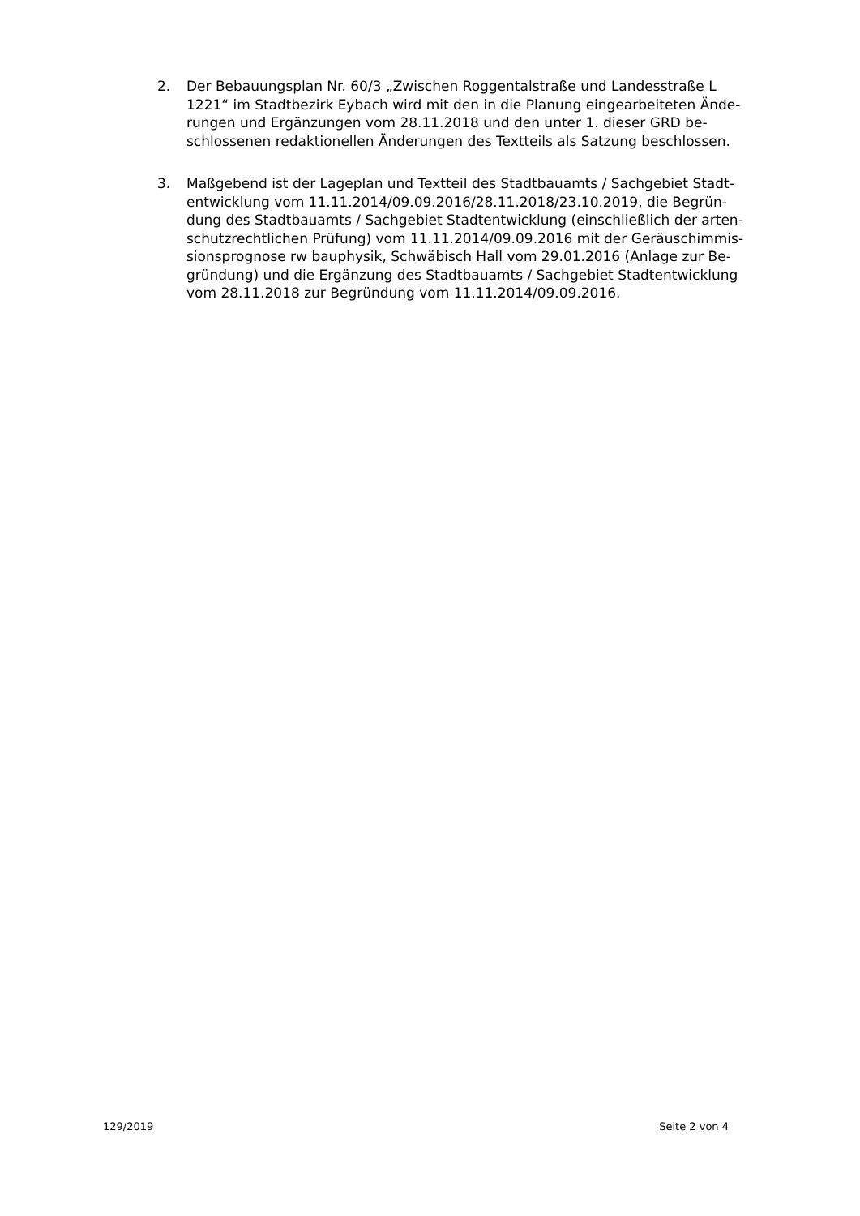2. Der Bebauungsplan Nr. 60/3 „Zwischen Roggentalstraße und Landesstraße L 1221“ im Stadtbezirk Eybach wird mit den in die Planung eingearbeiteten Ände­rungen und Ergänzungen vom 28.11.2018 und den unter 1. dieser GRD be­schlossenen redaktionellen Änderungen des Textteils als Satzung beschlossen.
3. Maßgebend ist der Lageplan und Textteil des Stadtbauamts / Sachgebiet Stadt­entwicklung vom 11.11.2014/09.09.2016/28.11.2018/23.10.2019, die Begrün­dung des Stadtbauamts / Sachgebiet Stadtentwicklung (einschließlich der arten­schutzrechtlichen Prüfung) vom 11.11.2014/09.09.2016 mit der Geräuschimmis­sionsprognose rw bauphysik, Schwäbisch Hall vom 29.01.2016 (Anlage zur Be­gründung) und die Ergänzung des Stadtbauamts / Sachgebiet Stadtentwicklung vom 28.11.2018 zur Begründung vom 11.11.2014/09.09.2016.
129/2019 Seite 2 von 4